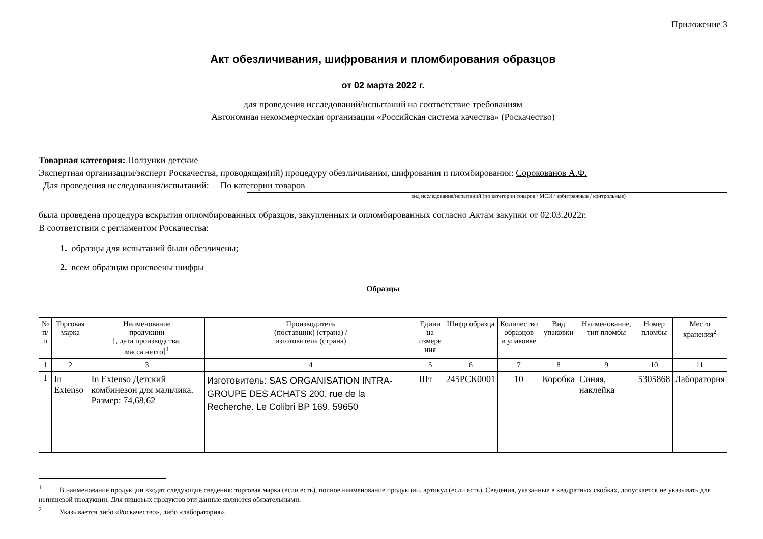Приложение 3
Акт обезличивания, шифрования и пломбирования образцов
от 02 марта 2022 г.
для проведения исследований/испытаний на соответствие требованиям
Автономная некоммерческая организация «Российская система качества» (Роскачество)
Товарная категория: Ползунки детские
Экспертная организация/эксперт Роскачества, проводящая(ий) процедуру обезличивания, шифрования и пломбирования: Сорокованов А.Ф.
Для проведения исследования/испытаний: По категории товаров
вид исследования/испытаний (по категории товаров / МСИ / арбитражные / контрольные)
была проведена процедура вскрытия опломбированных образцов, закупленных и опломбированных согласно Актам закупки от 02.03.2022г.
В соответствии с регламентом Роскачества:
1. образцы для испытаний были обезличены;
2. всем образцам присвоены шифры
Образцы
| № п/п | Торговая марка | Наименование продукции [, дата производства, масса нетто]<sup>1</sup> | Производитель (поставщик) (страна) / изготовитель (страна) | Едини ца измере ния | Шифр образца | Количество образцов в упаковке | Вид упаковки | Наименование, тип пломбы | Номер пломбы | Место хранения<sup>2</sup> |
| --- | --- | --- | --- | --- | --- | --- | --- | --- | --- | --- |
| 1 | 2 | 3 | 4 | 5 | 6 | 7 | 8 | 9 | 10 | 11 |
| 1 | In Extenso | In Extenso Детский комбинезон для мальчика. Размер: 74,68,62 | Изготовитель: SAS ORGANISATION INTRA-GROUPE DES ACHATS 200, rue de la Recherche. Le Colibri BP 169. 59650 | Шт | 245РСК0001 | 10 | Коробка | Синяя, наклейка | 5305868 | Лаборатория |
<sup>1</sup> В наименование продукции входят следующие сведения: торговая марка (если есть), полное наименование продукции, артикул (если есть). Сведения, указанные в квадратных скобках, допускается не указывать для непищевой продукции. Для пищевых продуктов эти данные являются обязательными.
<sup>2</sup> Указывается либо «Роскачество», либо «лаборатория».